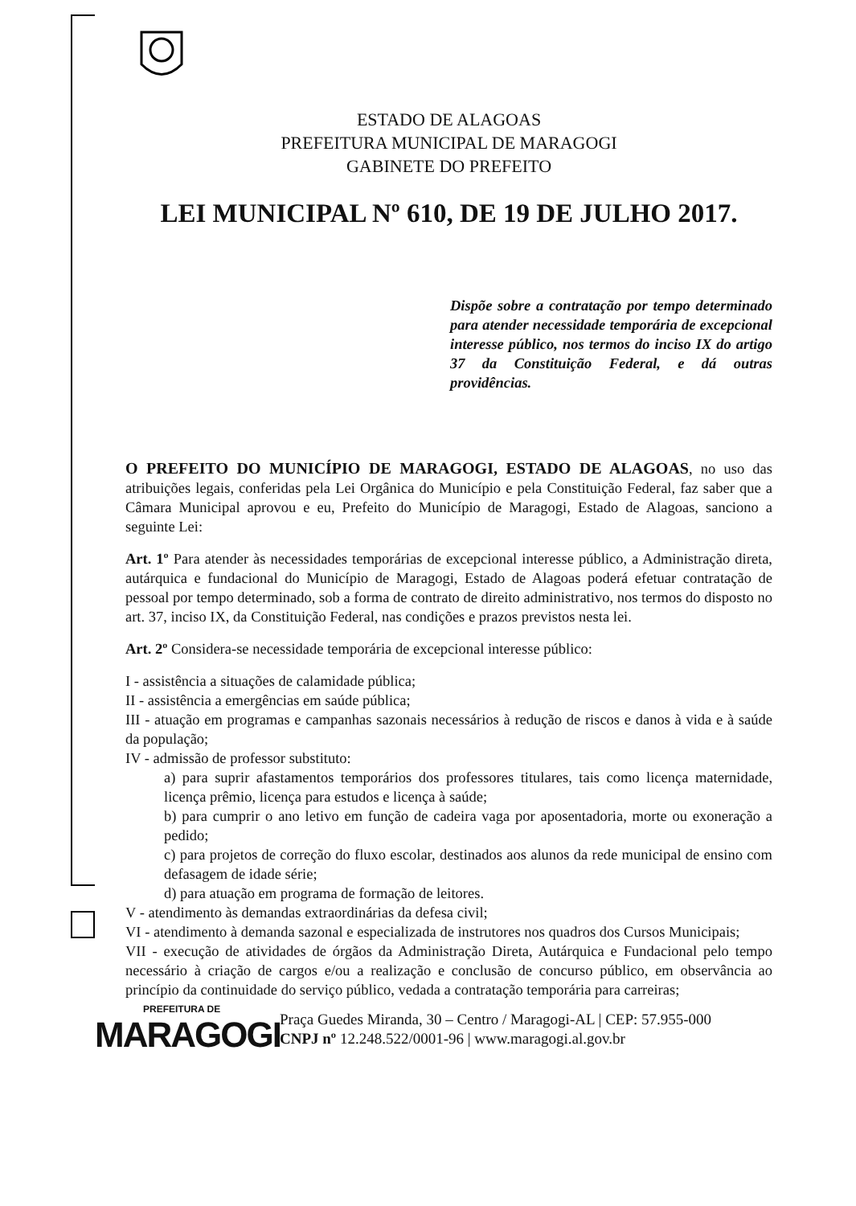ESTADO DE ALAGOAS
PREFEITURA MUNICIPAL DE MARAGOGI
GABINETE DO PREFEITO
LEI MUNICIPAL Nº 610, DE 19 DE JULHO 2017.
Dispõe sobre a contratação por tempo determinado para atender necessidade temporária de excepcional interesse público, nos termos do inciso IX do artigo 37 da Constituição Federal, e dá outras providências.
O PREFEITO DO MUNICÍPIO DE MARAGOGI, ESTADO DE ALAGOAS, no uso das atribuições legais, conferidas pela Lei Orgânica do Município e pela Constituição Federal, faz saber que a Câmara Municipal aprovou e eu, Prefeito do Município de Maragogi, Estado de Alagoas, sanciono a seguinte Lei:
Art. 1º Para atender às necessidades temporárias de excepcional interesse público, a Administração direta, autárquica e fundacional do Município de Maragogi, Estado de Alagoas poderá efetuar contratação de pessoal por tempo determinado, sob a forma de contrato de direito administrativo, nos termos do disposto no art. 37, inciso IX, da Constituição Federal, nas condições e prazos previstos nesta lei.
Art. 2º Considera-se necessidade temporária de excepcional interesse público:
I - assistência a situações de calamidade pública;
II - assistência a emergências em saúde pública;
III - atuação em programas e campanhas sazonais necessários à redução de riscos e danos à vida e à saúde da população;
IV - admissão de professor substituto:
a) para suprir afastamentos temporários dos professores titulares, tais como licença maternidade, licença prêmio, licença para estudos e licença à saúde;
b) para cumprir o ano letivo em função de cadeira vaga por aposentadoria, morte ou exoneração a pedido;
c) para projetos de correção do fluxo escolar, destinados aos alunos da rede municipal de ensino com defasagem de idade série;
d) para atuação em programa de formação de leitores.
V - atendimento às demandas extraordinárias da defesa civil;
VI - atendimento à demanda sazonal e especializada de instrutores nos quadros dos Cursos Municipais;
VII - execução de atividades de órgãos da Administração Direta, Autárquica e Fundacional pelo tempo necessário à criação de cargos e/ou a realização e conclusão de concurso público, em observância ao princípio da continuidade do serviço público, vedada a contratação temporária para carreiras;
PREFEITURA DE
MARAGOGI
Praça Guedes Miranda, 30 – Centro / Maragogi-AL | CEP: 57.955-000
CNPJ nº 12.248.522/0001-96 | www.maragogi.al.gov.br